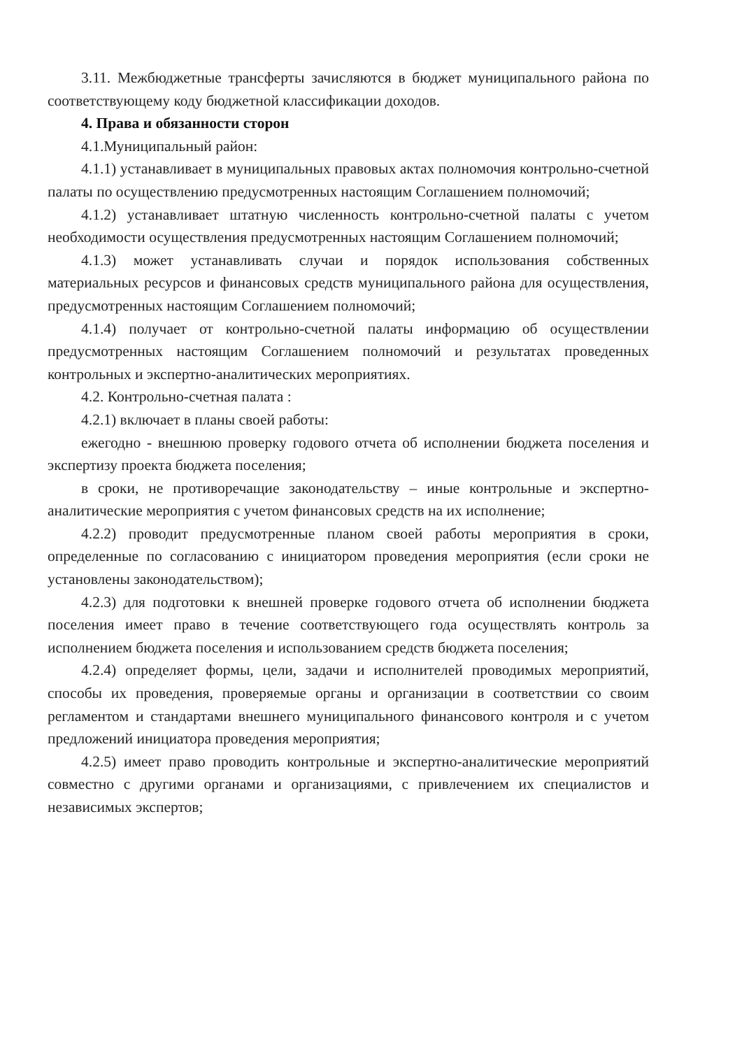3.11. Межбюджетные трансферты зачисляются в бюджет муниципального района по соответствующему коду бюджетной классификации доходов.
4. Права и обязанности сторон
4.1.Муниципальный район:
4.1.1) устанавливает в муниципальных правовых актах полномочия контрольно-счетной палаты по осуществлению предусмотренных настоящим Соглашением полномочий;
4.1.2) устанавливает штатную численность контрольно-счетной палаты с учетом необходимости осуществления предусмотренных настоящим Соглашением полномочий;
4.1.3) может устанавливать случаи и порядок использования собственных материальных ресурсов и финансовых средств муниципального района для осуществления, предусмотренных настоящим Соглашением полномочий;
4.1.4) получает от контрольно-счетной палаты информацию об осуществлении предусмотренных настоящим Соглашением полномочий и результатах проведенных контрольных и экспертно-аналитических мероприятиях.
4.2. Контрольно-счетная палата :
4.2.1) включает в планы своей работы:
ежегодно - внешнюю проверку годового отчета об исполнении бюджета поселения и экспертизу проекта бюджета поселения;
в сроки, не противоречащие законодательству – иные контрольные и экспертно-аналитические мероприятия с учетом финансовых средств на их исполнение;
4.2.2) проводит предусмотренные планом своей работы мероприятия в сроки, определенные по согласованию с инициатором проведения мероприятия (если сроки не установлены законодательством);
4.2.3) для подготовки к внешней проверке годового отчета об исполнении бюджета поселения имеет право в течение соответствующего года осуществлять контроль за исполнением бюджета поселения и использованием средств бюджета поселения;
4.2.4) определяет формы, цели, задачи и исполнителей проводимых мероприятий, способы их проведения, проверяемые органы и организации в соответствии со своим регламентом и стандартами внешнего муниципального финансового контроля и с учетом предложений инициатора проведения мероприятия;
4.2.5) имеет право проводить контрольные и экспертно-аналитические мероприятий совместно с другими органами и организациями, с привлечением их специалистов и независимых экспертов;